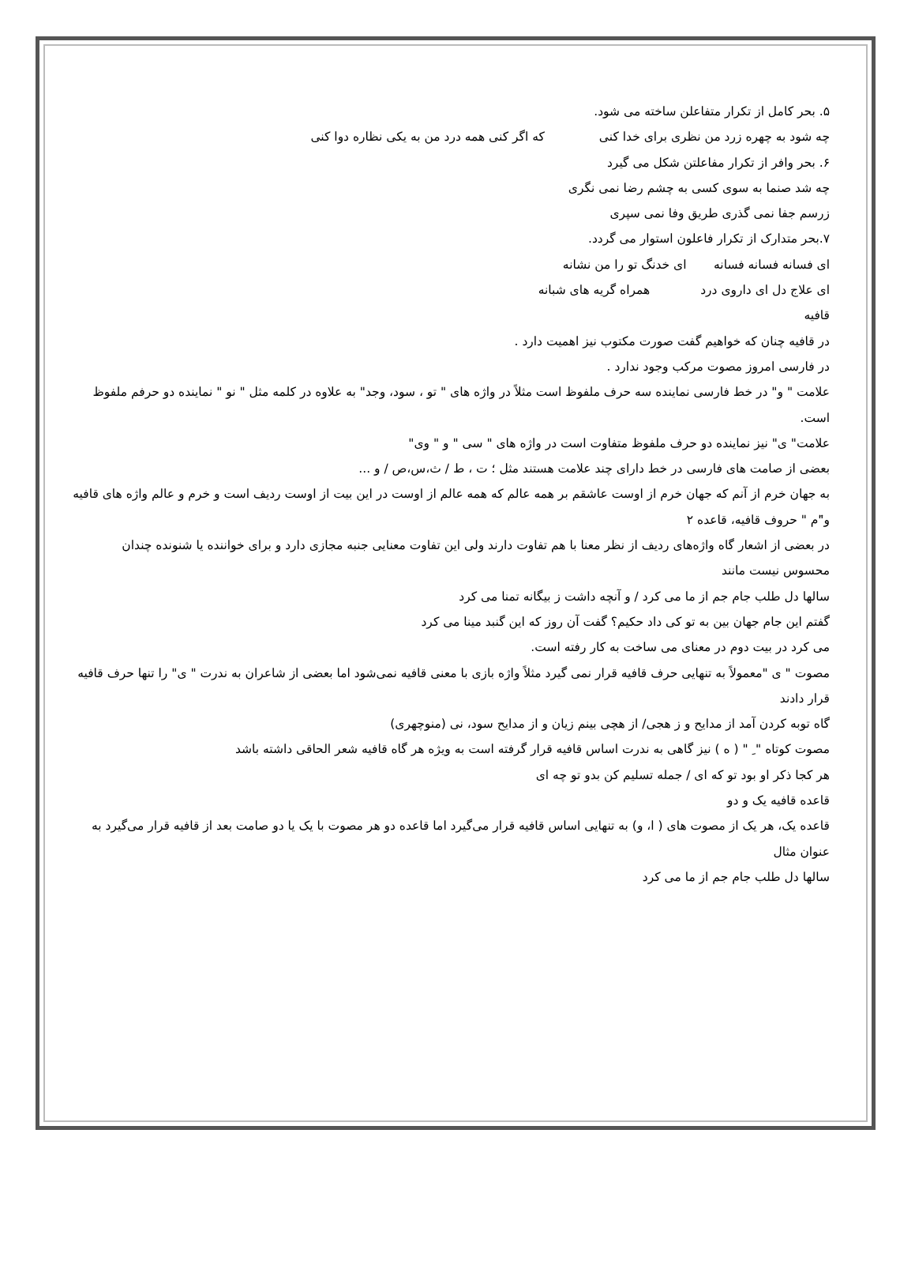۵. بحر کامل از تکرار متفاعلن ساخته می شود.
چه شود به چهره زرد من نظری برای خدا کنی که اگر کنی همه درد من به یکی نظاره دوا کنی
۶. بحر وافر از تکرار مفاعلتن شکل می گیرد
چه شد صنما به سوی کسی به چشم رضا نمی نگری
زرسم جفا نمی گذری طریق وفا نمی سپری
۷.بحر متدارک از تکرار فاعلون استوار می گردد.
ای فسانه فسانه فسانه ای خدنگ تو را من نشانه
ای علاج دل ای داروی درد همراه گریه های شبانه
قافیه
در قافیه چنان که خواهیم گفت صورت مکتوب نیز اهمیت دارد .
در فارسی امروز مصوت مرکب وجود ندارد .
علامت " و" در خط فارسی نماینده سه حرف ملفوظ است مثلاً در واژه های " تو ، سود، وجد" به علاوه در کلمه مثل " نو " نماینده دو حرفم ملفوظ است.
علامت" ی" نیز نماینده دو حرف ملفوظ متفاوت است در واژه های " سی " و " وی"
بعضی از صامت های فارسی در خط دارای چند علامت هستند مثل ؛ ت ، ط / ث،س،ص / و ...
به جهان خرم از آنم که جهان خرم از اوست عاشقم بر همه عالم که همه عالم از اوست در این بیت از اوست ردیف است و خرم و عالم واژه های قافیه و"َم " حروف قافیه، قاعده ۲
در بعضی از اشعار گاه واژه‌های ردیف از نظر معنا با هم تفاوت دارند ولی این تفاوت معنایی جنبه مجازی دارد و برای خواننده یا شنونده چندان محسوس نیست مانند
سالها دل طلب جام جم از ما می کرد / و آنچه داشت ز بیگانه تمنا می کرد
گفتم این جام جهان بین به تو کی داد حکیم؟ گفت آن روز که این گنبد مینا می کرد
می کرد در بیت دوم در معنای می ساخت به کار رفته است.
مصوت " ی "معمولاً به تنهایی حرف قافیه قرار نمی گیرد مثلاً واژه بازی با معنی قافیه نمی‌شود اما بعضی از شاعران به ندرت " ی" را تنها حرف قافیه قرار دادند
گاه توبه کردن آمد از مدایح و ز هجی/ از هچی بینم زیان و از مدایح سود، نی (منوچهری)
مصوت کوتاه " ِ " ( ه ) نیز گاهی به ندرت اساس قافیه قرار گرفته است به ویژه هر گاه قافیه شعر الحاقی داشته باشد
هر کجا ذکر او بود تو که ای / جمله تسلیم کن بدو تو چه ای
قاعده قافیه یک و دو
قاعده یک، هر یک از مصوت های ( ا، و) به تنهایی اساس قافیه قرار می‌گیرد اما قاعده دو هر مصوت با یک یا دو صامت بعد از قافیه قرار می‌گیرد به عنوان مثال
سالها دل طلب جام جم از ما می کرد